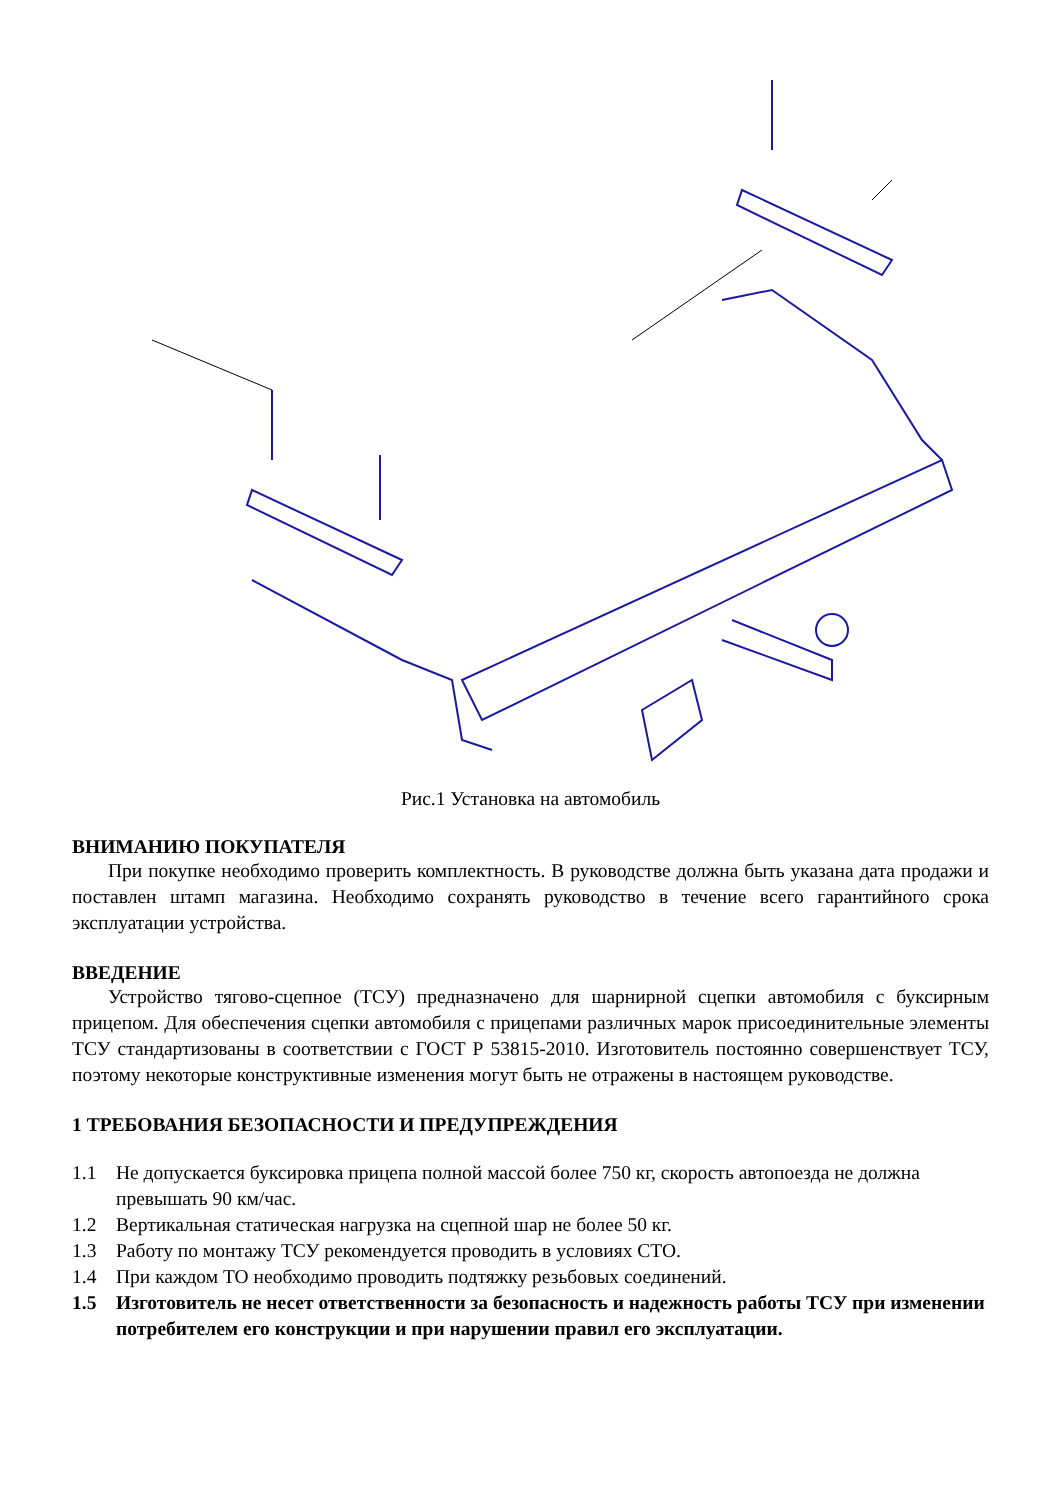Рис.1 Установка на автомобиль
ВНИМАНИЮ ПОКУПАТЕЛЯ
При покупке необходимо проверить комплектность. В руководстве должна быть указана дата продажи и поставлен штамп магазина. Необходимо сохранять руководство в течение всего гарантийного срока эксплуатации устройства.
ВВЕДЕНИЕ
Устройство тягово-сцепное (ТСУ) предназначено для шарнирной сцепки автомобиля с буксирным прицепом. Для обеспечения сцепки автомобиля с прицепами различных марок присоединительные элементы ТСУ стандартизованы в соответствии с ГОСТ Р 53815-2010. Изготовитель постоянно совершенствует ТСУ, поэтому некоторые конструктивные изменения могут быть не отражены в настоящем руководстве.
1 ТРЕБОВАНИЯ БЕЗОПАСНОСТИ И ПРЕДУПРЕЖДЕНИЯ
1.1 Не допускается буксировка прицепа полной массой более 750 кг, скорость автопоезда не должна превышать 90 км/час.
1.2 Вертикальная статическая нагрузка на сцепной шар не более 50 кг.
1.3 Работу по монтажу ТСУ рекомендуется проводить в условиях СТО.
1.4 При каждом ТО необходимо проводить подтяжку резьбовых соединений.
1.5 Изготовитель не несет ответственности за безопасность и надежность работы ТСУ при изменении потребителем его конструкции и при нарушении правил его эксплуатации.